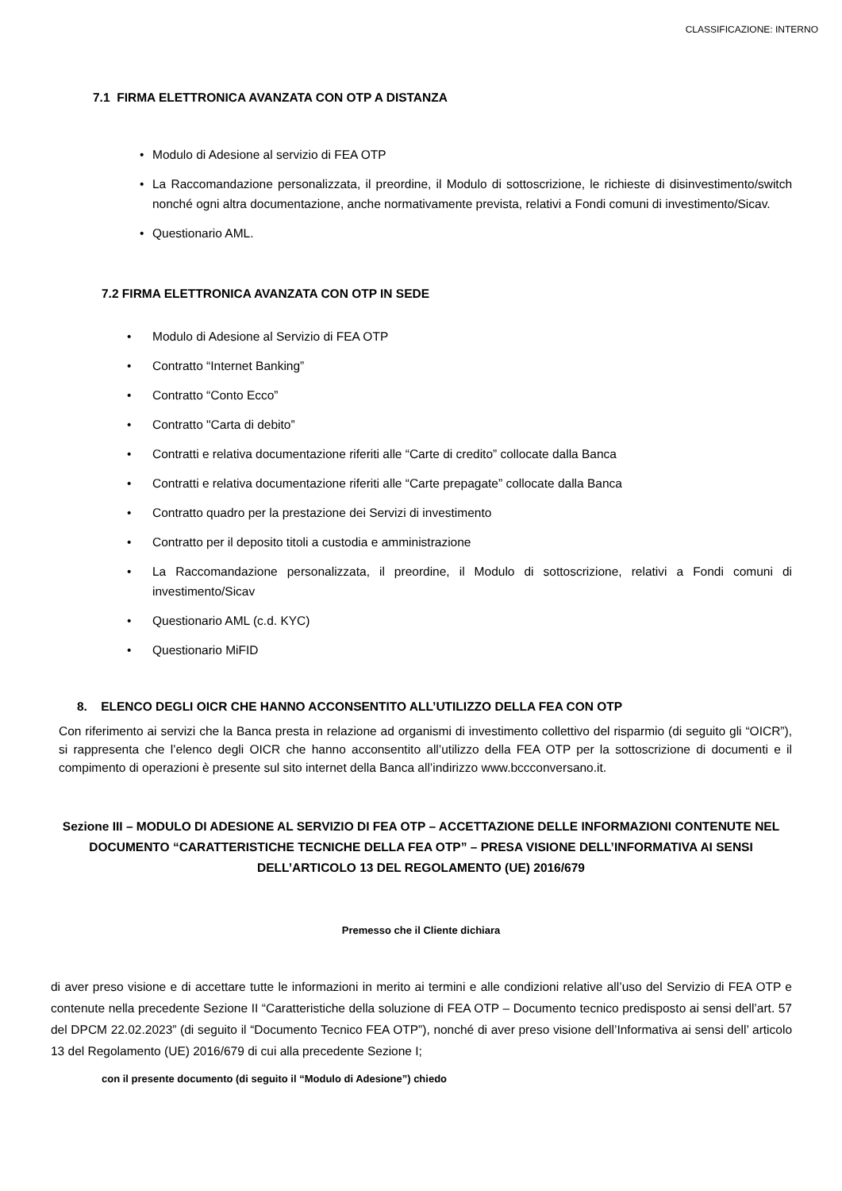CLASSIFICAZIONE: INTERNO
7.1 FIRMA ELETTRONICA AVANZATA CON OTP A DISTANZA
• Modulo di Adesione al servizio di FEA OTP
• La Raccomandazione personalizzata, il preordine, il Modulo di sottoscrizione, le richieste di disinvestimento/switch nonché ogni altra documentazione, anche normativamente prevista, relativi a Fondi comuni di investimento/Sicav.
• Questionario AML.
7.2 FIRMA ELETTRONICA AVANZATA CON OTP IN SEDE
• Modulo di Adesione al Servizio di FEA OTP
• Contratto “Internet Banking”
• Contratto “Conto Ecco”
• Contratto "Carta di debito”
• Contratti e relativa documentazione riferiti alle “Carte di credito” collocate dalla Banca
• Contratti e relativa documentazione riferiti alle “Carte prepagate” collocate dalla Banca
• Contratto quadro per la prestazione dei Servizi di investimento
• Contratto per il deposito titoli a custodia e amministrazione
• La Raccomandazione personalizzata, il preordine, il Modulo di sottoscrizione, relativi a Fondi comuni di investimento/Sicav
• Questionario AML (c.d. KYC)
• Questionario MiFID
8. ELENCO DEGLI OICR CHE HANNO ACCONSENTITO ALL’UTILIZZO DELLA FEA CON OTP
Con riferimento ai servizi che la Banca presta in relazione ad organismi di investimento collettivo del risparmio (di seguito gli “OICR”), si rappresenta che l’elenco degli OICR che hanno acconsentito all’utilizzo della FEA OTP per la sottoscrizione di documenti e il compimento di operazioni è presente sul sito internet della Banca all’indirizzo www.bccconversano.it.
Sezione III – MODULO DI ADESIONE AL SERVIZIO DI FEA OTP – ACCETTAZIONE DELLE INFORMAZIONI CONTENUTE NEL DOCUMENTO “CARATTERISTICHE TECNICHE DELLA FEA OTP” – PRESA VISIONE DELL’INFORMATIVA AI SENSI DELL’ARTICOLO 13 DEL REGOLAMENTO (UE) 2016/679
Premesso che il Cliente dichiara
di aver preso visione e di accettare tutte le informazioni in merito ai termini e alle condizioni relative all’uso del Servizio di FEA OTP e contenute nella precedente Sezione II “Caratteristiche della soluzione di FEA OTP – Documento tecnico predisposto ai sensi dell’art. 57 del DPCM 22.02.2023” (di seguito il “Documento Tecnico FEA OTP”), nonché di aver preso visione dell’Informativa ai sensi dell’ articolo 13 del Regolamento (UE) 2016/679 di cui alla precedente Sezione I;
con il presente documento (di seguito il “Modulo di Adesione”) chiedo